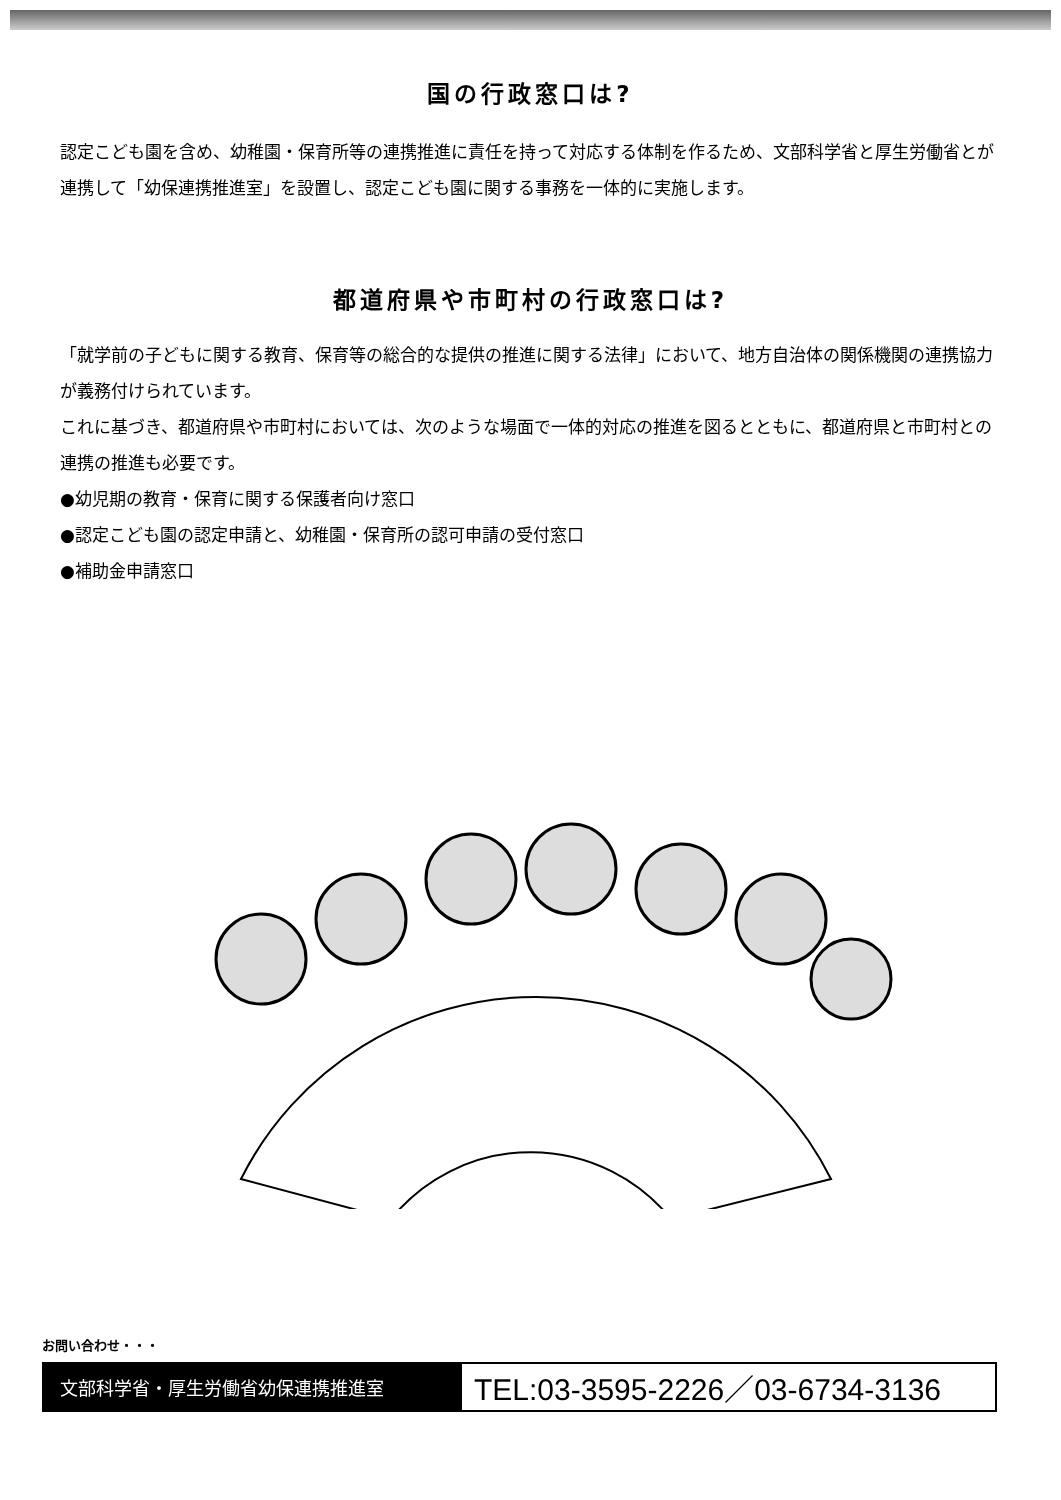国の行政窓口は?
認定こども園を含め、幼稚園・保育所等の連携推進に責任を持って対応する体制を作るため、文部科学省と厚生労働省とが連携して「幼保連携推進室」を設置し、認定こども園に関する事務を一体的に実施します。
都道府県や市町村の行政窓口は?
「就学前の子どもに関する教育、保育等の総合的な提供の推進に関する法律」において、地方自治体の関係機関の連携協力が義務付けられています。
これに基づき、都道府県や市町村においては、次のような場面で一体的対応の推進を図るとともに、都道府県と市町村との連携の推進も必要です。
●幼児期の教育・保育に関する保護者向け窓口
●認定こども園の認定申請と、幼稚園・保育所の認可申請の受付窓口
●補助金申請窓口
お問い合わせ・・・
文部科学省・厚生労働省幼保連携推進室
TEL:03-3595-2226／03-6734-3136